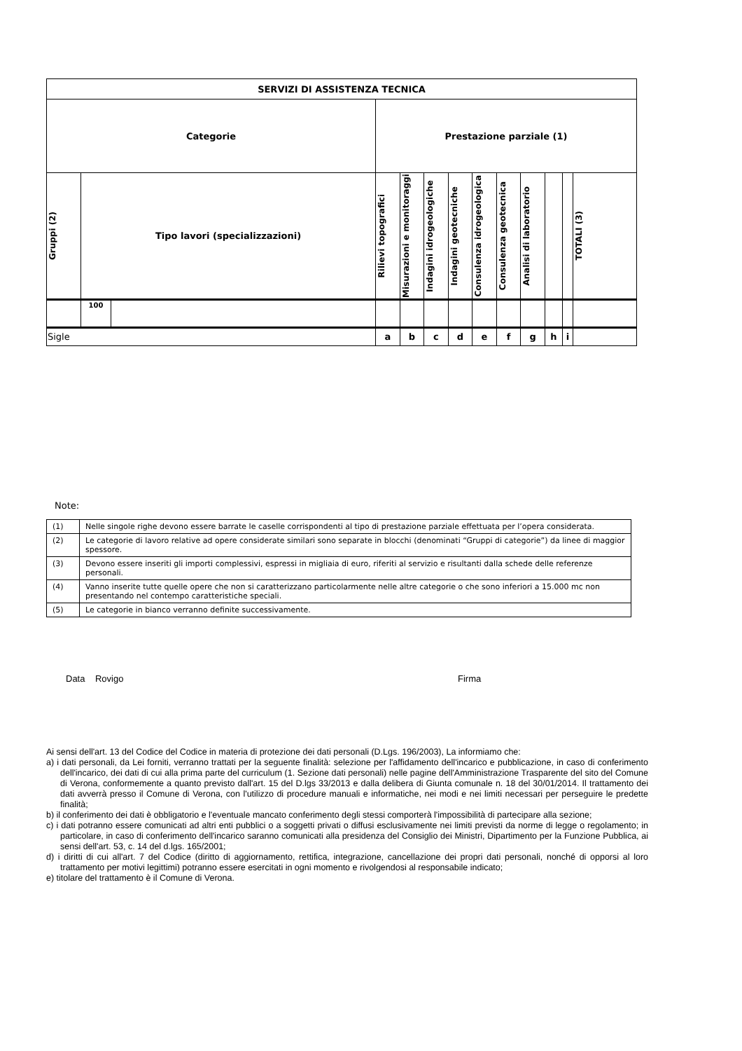| SERVIZI DI ASSISTENZA TECNICA | | | | | | | | | | | | |
| --- | --- | --- | --- | --- | --- | --- | --- | --- | --- | --- | --- | --- |
| Categorie | | | Prestazione parziale (1) | | | | | | | | | |
| Gruppi (2) | Tipo lavori (specializzazioni) | | Rilievi topografici | Misurazioni e monitoraggi | Indagini idrogeologiche | Indagini geotecniche | Consulenza idrogeologica | Consulenza geotecnica | Analisi di laboratorio | | | TOTALI (3) |
| | 100 | | | | | | | | | | | |
| Sigle | | | a | b | c | d | e | f | g | h | i | |
Note:
| (1) | Nelle singole righe devono essere barrate le caselle corrispondenti al tipo di prestazione parziale effettuata per l’opera considerata. |
| (2) | Le categorie di lavoro relative ad opere considerate similari sono separate in blocchi (denominati “Gruppi di categorie”) da linee di maggior spessore. |
| (3) | Devono essere inseriti gli importi complessivi, espressi in migliaia di euro, riferiti al servizio e risultanti dalla schede delle referenze personali. |
| (4) | Vanno inserite tutte quelle opere che non si caratterizzano particolarmente nelle altre categorie o che sono inferiori a 15.000 mc non presentando nel contempo caratteristiche speciali. |
| (5) | Le categorie in bianco verranno definite successivamente. |
Data Rovigo Firma
Ai sensi dell'art. 13 del Codice del Codice in materia di protezione dei dati personali (D.Lgs. 196/2003), La informiamo che:
a) i dati personali, da Lei forniti, verranno trattati per la seguente finalità: selezione per l'affidamento dell'incarico e pubblicazione, in caso di conferimento dell'incarico, dei dati di cui alla prima parte del curriculum (1. Sezione dati personali) nelle pagine dell'Amministrazione Trasparente del sito del Comune di Verona, conformemente a quanto previsto dall'art. 15 del D.lgs 33/2013 e dalla delibera di Giunta comunale n. 18 del 30/01/2014. Il trattamento dei dati avverrà presso il Comune di Verona, con l'utilizzo di procedure manuali e informatiche, nei modi e nei limiti necessari per perseguire le predette finalità;
b) il conferimento dei dati è obbligatorio e l'eventuale mancato conferimento degli stessi comporterà l'impossibilità di partecipare alla sezione;
c) i dati potranno essere comunicati ad altri enti pubblici o a soggetti privati o diffusi esclusivamente nei limiti previsti da norme di legge o regolamento; in particolare, in caso di conferimento dell'incarico saranno comunicati alla presidenza del Consiglio dei Ministri, Dipartimento per la Funzione Pubblica, ai sensi dell'art. 53, c. 14 del d.lgs. 165/2001;
d) i diritti di cui all'art. 7 del Codice (diritto di aggiornamento, rettifica, integrazione, cancellazione dei propri dati personali, nonché di opporsi al loro trattamento per motivi legittimi) potranno essere esercitati in ogni momento e rivolgendosi al responsabile indicato;
e) titolare del trattamento è il Comune di Verona.